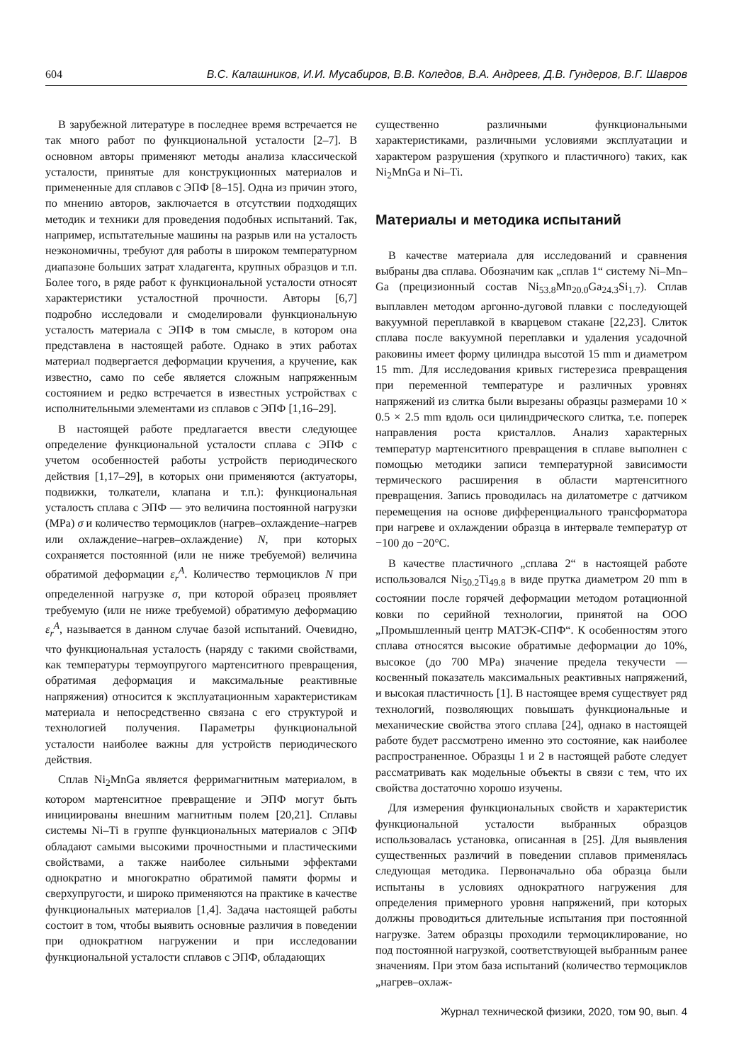604 В.С. Калашников, И.И. Мусабиров, В.В. Коледов, В.А. Андреев, Д.В. Гундеров, В.Г. Шавров
В зарубежной литературе в последнее время встречается не так много работ по функциональной усталости [2–7]. В основном авторы применяют методы анализа классической усталости, принятые для конструкционных материалов и примененные для сплавов с ЭПФ [8–15]. Одна из причин этого, по мнению авторов, заключается в отсутствии подходящих методик и техники для проведения подобных испытаний. Так, например, испытательные машины на разрыв или на усталость неэкономичны, требуют для работы в широком температурном диапазоне больших затрат хладагента, крупных образцов и т.п. Более того, в ряде работ к функциональной усталости относят характеристики усталостной прочности. Авторы [6,7] подробно исследовали и смоделировали функциональную усталость материала с ЭПФ в том смысле, в котором она представлена в настоящей работе. Однако в этих работах материал подвергается деформации кручения, а кручение, как известно, само по себе является сложным напряженным состоянием и редко встречается в известных устройствах с исполнительными элементами из сплавов с ЭПФ [1,16–29].
В настоящей работе предлагается ввести следующее определение функциональной усталости сплава с ЭПФ с учетом особенностей работы устройств периодического действия [1,17–29], в которых они применяются (актуаторы, подвижки, толкатели, клапана и т.п.): функциональная усталость сплава с ЭПФ — это величина постоянной нагрузки (MPa) σ и количество термоциклов (нагрев–охлаждение–нагрев или охлаждение–нагрев–охлаждение) N, при которых сохраняется постоянной (или не ниже требуемой) величина обратимой деформации ε<sub>r</sub><sup>A</sup>. Количество термоциклов N при определенной нагрузке σ, при которой образец проявляет требуемую (или не ниже требуемой) обратимую деформацию ε<sub>r</sub><sup>A</sup>, называется в данном случае базой испытаний. Очевидно, что функциональная усталость (наряду с такими свойствами, как температуры термоупругого мартенситного превращения, обратимая деформация и максимальные реактивные напряжения) относится к эксплуатационным характеристикам материала и непосредственно связана с его структурой и технологией получения. Параметры функциональной усталости наиболее важны для устройств периодического действия.
Сплав Ni<sub>2</sub>MnGa является ферримагнитным материалом, в котором мартенситное превращение и ЭПФ могут быть инициированы внешним магнитным полем [20,21]. Сплавы системы Ni–Ti в группе функциональных материалов с ЭПФ обладают самыми высокими прочностными и пластическими свойствами, а также наиболее сильными эффектами однократно и многократно обратимой памяти формы и сверхупругости, и широко применяются на практике в качестве функциональных материалов [1,4]. Задача настоящей работы состоит в том, чтобы выявить основные различия в поведении при однократном нагружении и при исследовании функциональной усталости сплавов с ЭПФ, обладающих
существенно различными функциональными характеристиками, различными условиями эксплуатации и характером разрушения (хрупкого и пластичного) таких, как Ni<sub>2</sub>MnGa и Ni–Ti.
Материалы и методика испытаний
В качестве материала для исследований и сравнения выбраны два сплава. Обозначим как „сплав 1“ систему Ni–Mn–Ga (прецизионный состав Ni<sub>53.8</sub>Mn<sub>20.0</sub>Ga<sub>24.3</sub>Si<sub>1.7</sub>). Сплав выплавлен методом аргонно-дуговой плавки с последующей вакуумной переплавкой в кварцевом стакане [22,23]. Слиток сплава после вакуумной переплавки и удаления усадочной раковины имеет форму цилиндра высотой 15 mm и диаметром 15 mm. Для исследования кривых гистерезиса превращения при переменной температуре и различных уровнях напряжений из слитка были вырезаны образцы размерами 10 × 0.5 × 2.5 mm вдоль оси цилиндрического слитка, т.е. поперек направления роста кристаллов. Анализ характерных температур мартенситного превращения в сплаве выполнен с помощью методики записи температурной зависимости термического расширения в области мартенситного превращения. Запись проводилась на дилатометре с датчиком перемещения на основе дифференциального трансформатора при нагреве и охлаждении образца в интервале температур от −100 до −20°C.
В качестве пластичного „сплава 2“ в настоящей работе использовался Ni<sub>50.2</sub>Ti<sub>49.8</sub> в виде прутка диаметром 20 mm в состоянии после горячей деформации методом ротационной ковки по серийной технологии, принятой на ООО „Промышленный центр МАТЭК-СПФ“. К особенностям этого сплава относятся высокие обратимые деформации до 10%, высокое (до 700 MPa) значение предела текучести — косвенный показатель максимальных реактивных напряжений, и высокая пластичность [1]. В настоящее время существует ряд технологий, позволяющих повышать функциональные и механические свойства этого сплава [24], однако в настоящей работе будет рассмотрено именно это состояние, как наиболее распространенное. Образцы 1 и 2 в настоящей работе следует рассматривать как модельные объекты в связи с тем, что их свойства достаточно хорошо изучены.
Для измерения функциональных свойств и характеристик функциональной усталости выбранных образцов использовалась установка, описанная в [25]. Для выявления существенных различий в поведении сплавов применялась следующая методика. Первоначально оба образца были испытаны в условиях однократного нагружения для определения примерного уровня напряжений, при которых должны проводиться длительные испытания при постоянной нагрузке. Затем образцы проходили термоциклирование, но под постоянной нагрузкой, соответствующей выбранным ранее значениям. При этом база испытаний (количество термоциклов „нагрев–охлаж-
Журнал технической физики, 2020, том 90, вып. 4